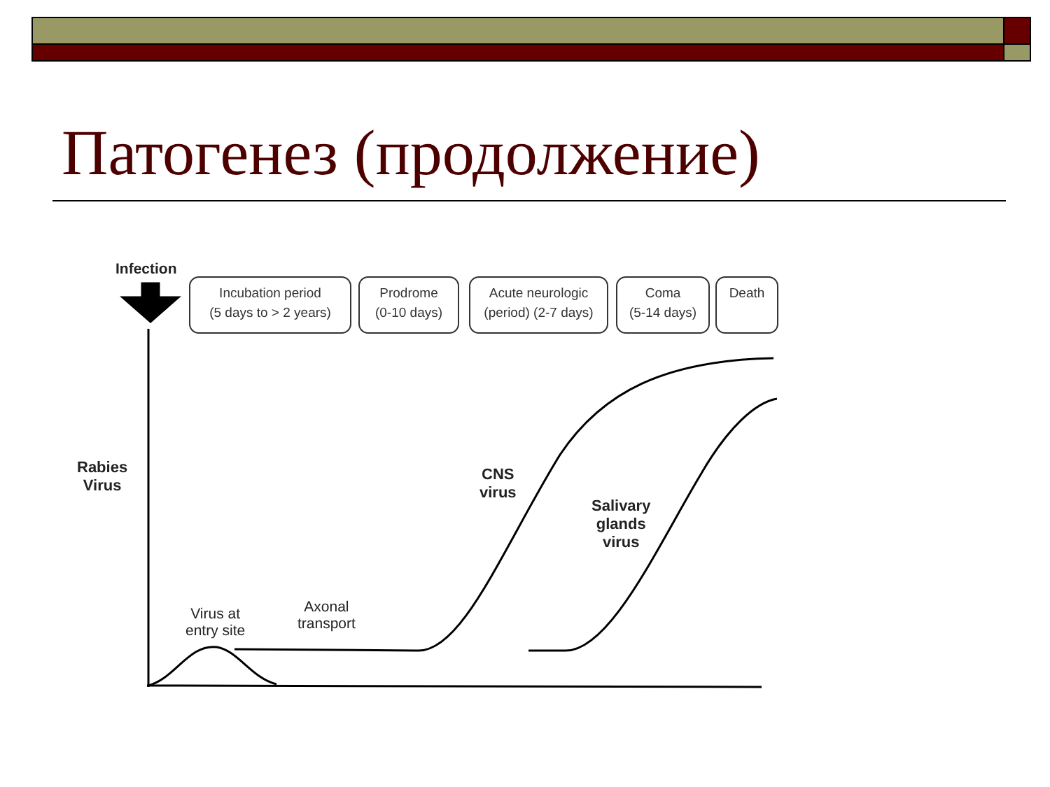Патогенез (продолжение)
Infection
Incubation period
(5 days to > 2 years)
Prodrome
(0-10 days)
Acute neurologic
(period) (2-7 days)
Coma
(5-14 days)
Death
Rabies
Virus
CNS
virus
Salivary
glands
virus
Virus at
entry site
Axonal
transport